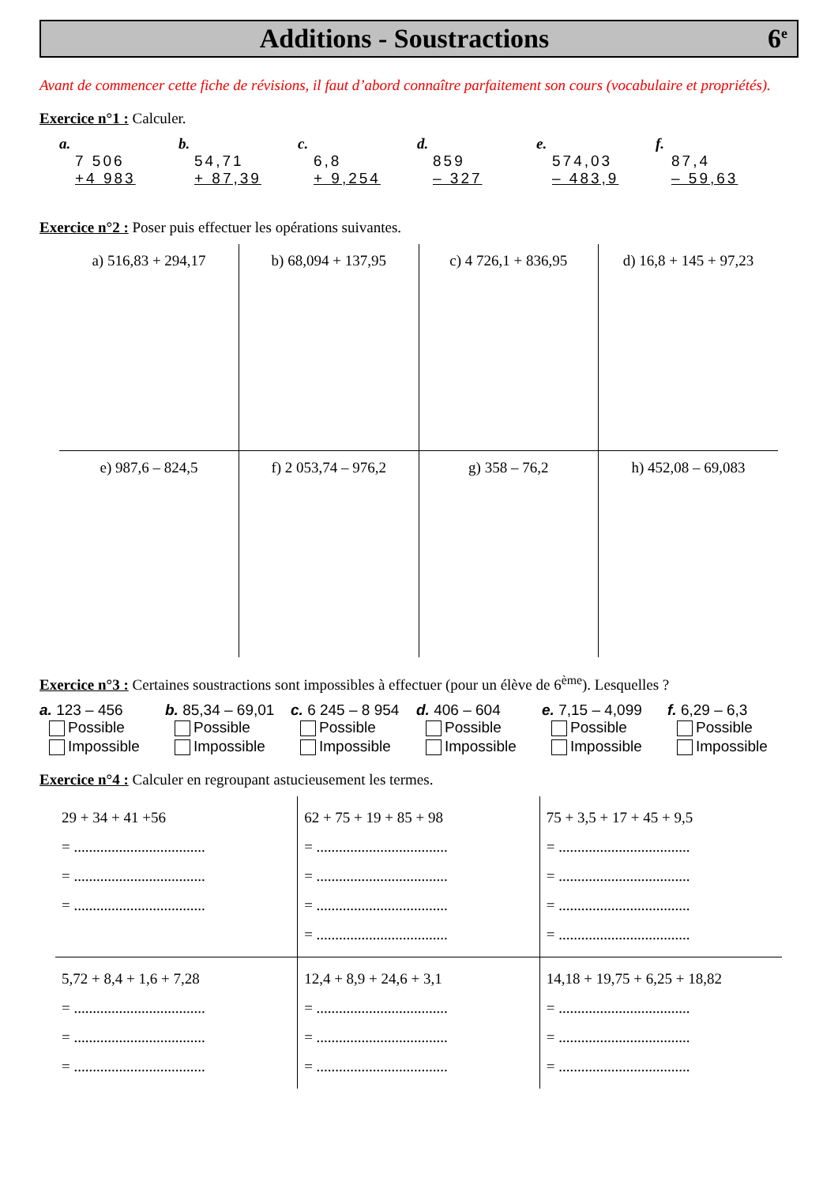Additions - Soustractions 6<sup>e</sup>
Avant de commencer cette fiche de révisions, il faut d’abord connaître parfaitement son cours (vocabulaire et propriétés).
Exercice n°1 : Calculer.
a.
7 506
+4 983
b.
54,71
+ 87,39
c.
6,8
+ 9,254
d.
859
– 327
e.
574,03
– 483,9
f.
87,4
– 59,63
Exercice n°2 : Poser puis effectuer les opérations suivantes.
| a) 516,83 + 294,17 | b) 68,094 + 137,95 | c) 4 726,1 + 836,95 | d) 16,8 + 145 + 97,23 |
| e) 987,6 – 824,5 | f) 2 053,74 – 976,2 | g) 358 – 76,2 | h) 452,08 – 69,083 |
Exercice n°3 : Certaines soustractions sont impossibles à effectuer (pour un élève de 6<sup>ème</sup>). Lesquelles ?
a. 123 – 456
Possible
Impossible
b. 85,34 – 69,01
Possible
Impossible
c. 6 245 – 8 954
Possible
Impossible
d. 406 – 604
Possible
Impossible
e. 7,15 – 4,099
Possible
Impossible
f. 6,29 – 6,3
Possible
Impossible
Exercice n°4 : Calculer en regroupant astucieusement les termes.
| 29 + 34 + 41 +56 = ................................... = ................................... = ................................... | 62 + 75 + 19 + 85 + 98 = ................................... = ................................... = ................................... = ................................... | 75 + 3,5 + 17 + 45 + 9,5 = ................................... = ................................... = ................................... = ................................... |
| 5,72 + 8,4 + 1,6 + 7,28 = ................................... = ................................... = ................................... | 12,4 + 8,9 + 24,6 + 3,1 = ................................... = ................................... = ................................... | 14,18 + 19,75 + 6,25 + 18,82 = ................................... = ................................... = ................................... |